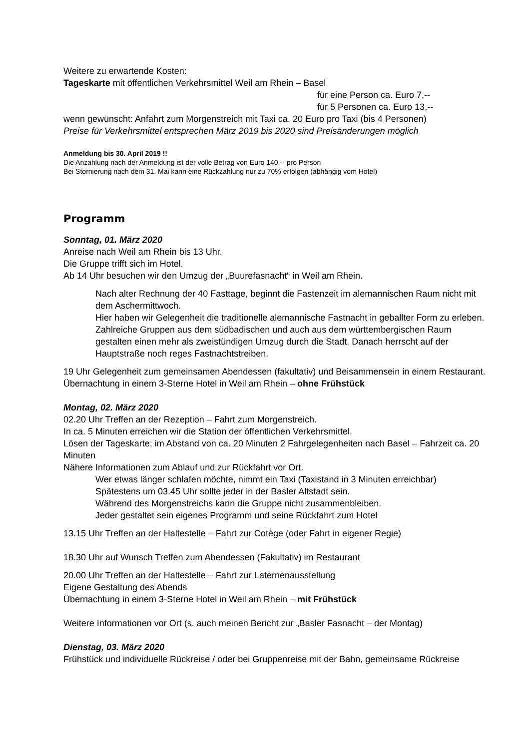Weitere zu erwartende Kosten:
Tageskarte mit öffentlichen Verkehrsmittel Weil am Rhein – Basel
für eine Person ca. Euro 7,--
für 5 Personen ca. Euro 13,--
wenn gewünscht: Anfahrt zum Morgenstreich mit Taxi ca. 20 Euro pro Taxi (bis 4 Personen)
Preise für Verkehrsmittel entsprechen März 2019 bis 2020 sind Preisänderungen möglich
Anmeldung bis 30. April 2019 !!
Die Anzahlung nach der Anmeldung ist der volle Betrag von Euro 140,-- pro Person
Bei Stornierung nach dem 31. Mai kann eine Rückzahlung nur zu 70% erfolgen (abhängig vom Hotel)
Programm
Sonntag, 01. März 2020
Anreise nach Weil am Rhein bis 13 Uhr.
Die Gruppe trifft sich im Hotel.
Ab 14 Uhr besuchen wir den Umzug der „Buurefasnacht“ in Weil am Rhein.
Nach alter Rechnung der 40 Fasttage, beginnt die Fastenzeit im alemannischen Raum nicht mit dem Aschermittwoch.
Hier haben wir Gelegenheit die traditionelle alemannische Fastnacht in geballter Form zu erleben. Zahlreiche Gruppen aus dem südbadischen und auch aus dem württembergischen Raum gestalten einen mehr als zweistündigen Umzug durch die Stadt. Danach herrscht auf der Hauptstraße noch reges Fastnachtstreiben.
19 Uhr Gelegenheit zum gemeinsamen Abendessen (fakultativ) und Beisammensein in einem Restaurant.
Übernachtung in einem 3-Sterne Hotel in Weil am Rhein – ohne Frühstück
Montag, 02. März 2020
02.20 Uhr Treffen an der Rezeption – Fahrt zum Morgenstreich.
In ca. 5 Minuten erreichen wir die Station der öffentlichen Verkehrsmittel.
Lösen der Tageskarte; im Abstand von ca. 20 Minuten 2 Fahrgelegenheiten nach Basel – Fahrzeit ca. 20 Minuten
Nähere Informationen zum Ablauf und zur Rückfahrt vor Ort.
Wer etwas länger schlafen möchte, nimmt ein Taxi (Taxistand in 3 Minuten erreichbar)
Spätestens um 03.45 Uhr sollte jeder in der Basler Altstadt sein.
Während des Morgenstreichs kann die Gruppe nicht zusammenbleiben.
Jeder gestaltet sein eigenes Programm und seine Rückfahrt zum Hotel
13.15 Uhr Treffen an der Haltestelle – Fahrt zur Cotège (oder Fahrt in eigener Regie)
18.30 Uhr auf Wunsch Treffen zum Abendessen (Fakultativ) im Restaurant
20.00 Uhr Treffen an der Haltestelle – Fahrt zur Laternenausstellung
Eigene Gestaltung des Abends
Übernachtung in einem 3-Sterne Hotel in Weil am Rhein – mit Frühstück
Weitere Informationen vor Ort (s. auch meinen Bericht zur „Basler Fasnacht – der Montag)
Dienstag, 03. März 2020
Frühstück und individuelle Rückreise / oder bei Gruppenreise mit der Bahn, gemeinsame Rückreise